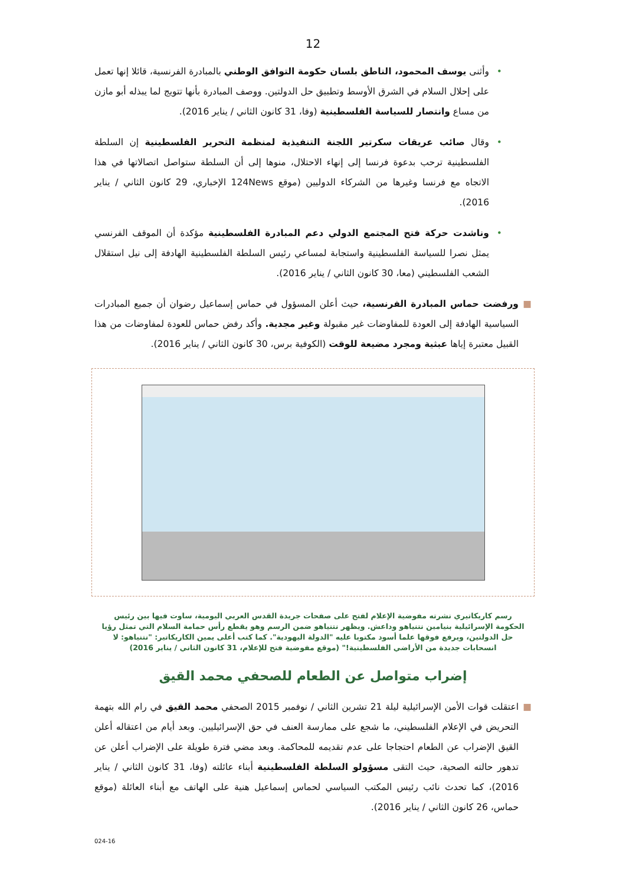12
• وأثنى يوسف المحمود، الناطق بلسان حكومة التوافق الوطني بالمبادرة الفرنسية، قائلا إنها تعمل على إحلال السلام في الشرق الأوسط وتطبيق حل الدولتين. ووصف المبادرة بأنها تتويج لما يبذله أبو مازن من مساع وانتصار للسياسة الفلسطينية (وفا، 31 كانون الثاني / يناير 2016).
• وقال صائب عريقات سكرتير اللجنة التنفيذية لمنظمة التحرير الفلسطينية إن السلطة الفلسطينية ترحب بدعوة فرنسا إلى إنهاء الاحتلال، منوها إلى أن السلطة ستواصل اتصالاتها في هذا الاتجاه مع فرنسا وغيرها من الشركاء الدوليين (موقع 124News الإخباري، 29 كانون الثاني / يناير 2016).
• وناشدت حركة فتح المجتمع الدولي دعم المبادرة الفلسطينية مؤكدة أن الموقف الفرنسي يمثل نصرا للسياسة الفلسطينية واستجابة لمساعي رئيس السلطة الفلسطينية الهادفة إلى نيل استقلال الشعب الفلسطيني (معا، 30 كانون الثاني / يناير 2016).
■ ورفضت حماس المبادرة الفرنسية، حيث أعلن المسؤول في حماس إسماعيل رضوان أن جميع المبادرات السياسية الهادفة إلى العودة للمفاوضات غير مقبولة وغير مجدية. وأكد رفض حماس للعودة لمفاوضات من هذا القبيل معتبرة إياها عبثية ومجرد مضيعة للوقت (الكوفية برس، 30 كانون الثاني / يناير 2016).
رسم كاريكاتيري نشرته مفوضية الإعلام لفتح على صفحات جريدة القدس العربي اليومية، ساوت فيها بين رئيس الحكومة الإسرائيلية بنيامين نتنياهو وداعش. ويظهر نتنياهو ضمن الرسم وهو يقطع رأس حمامة السلام التي تمثل رؤيا حل الدولتين، ويرفع فوقها علما أسود مكتوبا عليه "الدولة اليهودية". كما كتب أعلى يمين الكاريكاتير: "نتنياهو: لا انسحابات جديدة من الأراضي الفلسطينية!" (موقع مفوضية فتح للإعلام، 31 كانون الثاني / يناير 2016)
إضراب متواصل عن الطعام للصحفي محمد القيق
■ اعتقلت قوات الأمن الإسرائيلية ليلة 21 تشرين الثاني / نوفمبر 2015 الصحفي محمد القيق في رام الله بتهمة التحريض في الإعلام الفلسطيني، ما شجع على ممارسة العنف في حق الإسرائيليين. وبعد أيام من اعتقاله أعلن القيق الإضراب عن الطعام احتجاجا على عدم تقديمه للمحاكمة. وبعد مضي فترة طويلة على الإضراب أعلن عن تدهور حالته الصحية، حيث التقى مسؤولو السلطة الفلسطينية أبناء عائلته (وفا، 31 كانون الثاني / يناير 2016)، كما تحدث نائب رئيس المكتب السياسي لحماس إسماعيل هنية على الهاتف مع أبناء العائلة (موقع حماس، 26 كانون الثاني / يناير 2016).
024-16